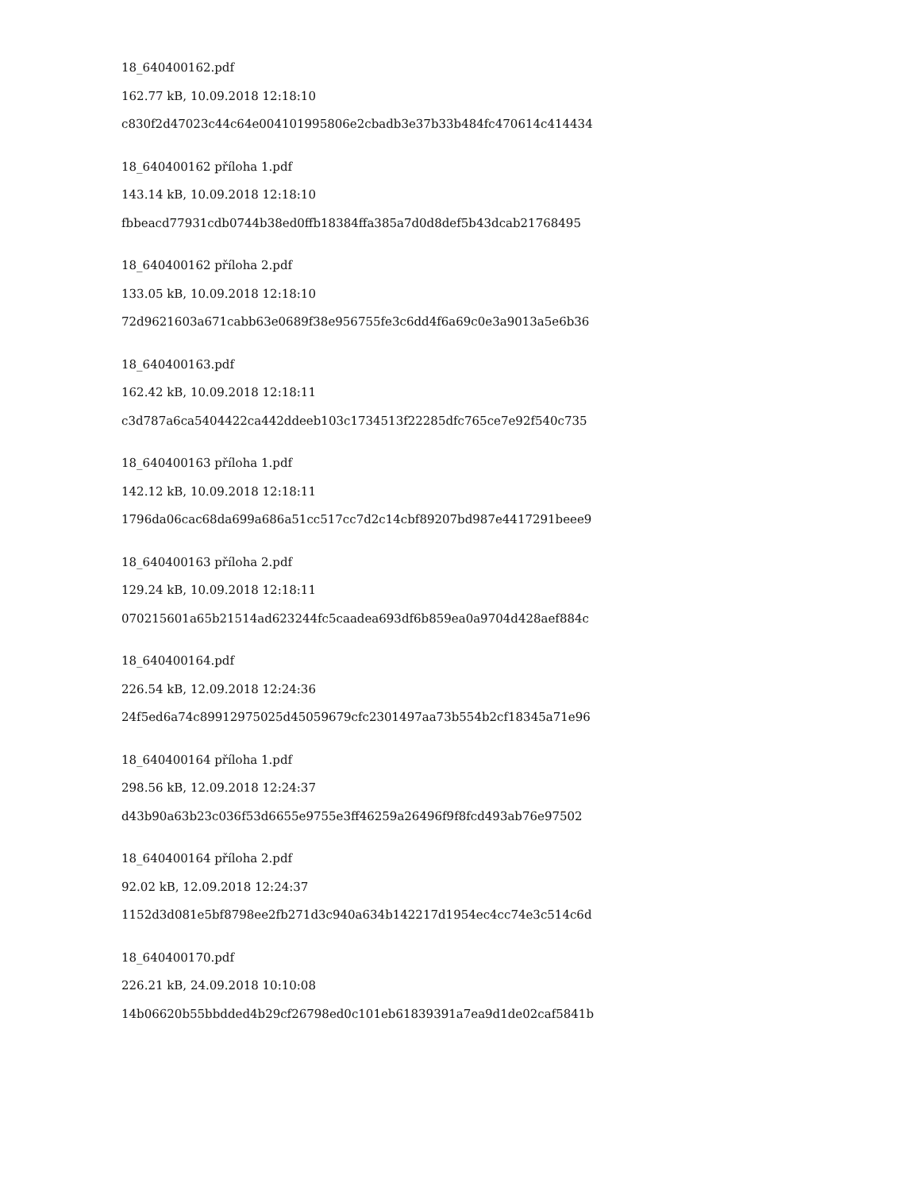18_640400162.pdf
162.77 kB, 10.09.2018 12:18:10
c830f2d47023c44c64e004101995806e2cbadb3e37b33b484fc470614c414434
18_640400162 příloha 1.pdf
143.14 kB, 10.09.2018 12:18:10
fbbeacd77931cdb0744b38ed0ffb18384ffa385a7d0d8def5b43dcab21768495
18_640400162 příloha 2.pdf
133.05 kB, 10.09.2018 12:18:10
72d9621603a671cabb63e0689f38e956755fe3c6dd4f6a69c0e3a9013a5e6b36
18_640400163.pdf
162.42 kB, 10.09.2018 12:18:11
c3d787a6ca5404422ca442ddeeb103c1734513f22285dfc765ce7e92f540c735
18_640400163 příloha 1.pdf
142.12 kB, 10.09.2018 12:18:11
1796da06cac68da699a686a51cc517cc7d2c14cbf89207bd987e4417291beee9
18_640400163 příloha 2.pdf
129.24 kB, 10.09.2018 12:18:11
070215601a65b21514ad623244fc5caadea693df6b859ea0a9704d428aef884c
18_640400164.pdf
226.54 kB, 12.09.2018 12:24:36
24f5ed6a74c89912975025d45059679cfc2301497aa73b554b2cf18345a71e96
18_640400164 příloha 1.pdf
298.56 kB, 12.09.2018 12:24:37
d43b90a63b23c036f53d6655e9755e3ff46259a26496f9f8fcd493ab76e97502
18_640400164 příloha 2.pdf
92.02 kB, 12.09.2018 12:24:37
1152d3d081e5bf8798ee2fb271d3c940a634b142217d1954ec4cc74e3c514c6d
18_640400170.pdf
226.21 kB, 24.09.2018 10:10:08
14b06620b55bbdded4b29cf26798ed0c101eb61839391a7ea9d1de02caf5841b